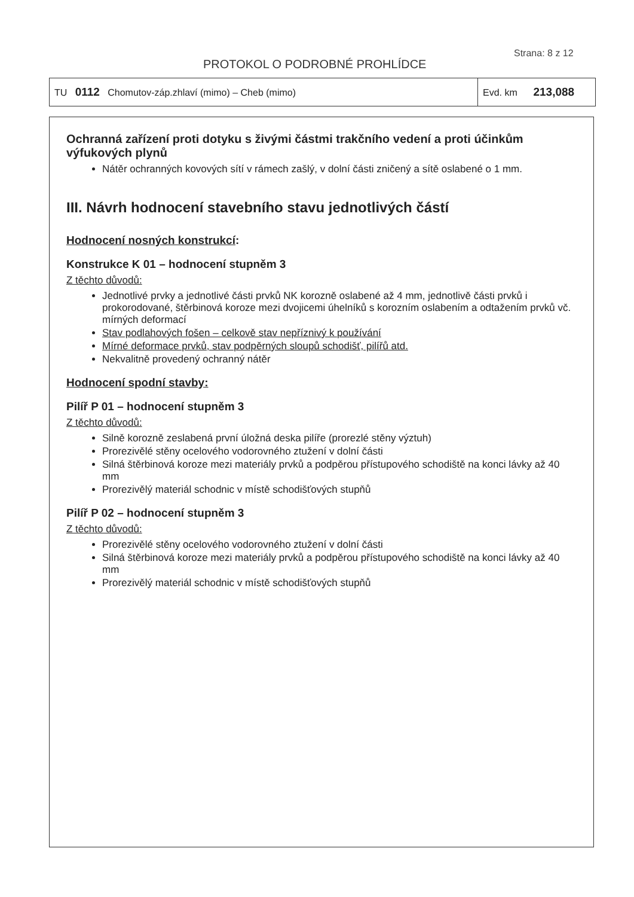Strana: 8 z 12
PROTOKOL O PODROBNÉ PROHLÍDCE
| TU 0112 Chomutov-záp.zhlaví (mimo) – Cheb (mimo) | Evd. km 213,088 |
Ochranná zařízení proti dotyku s živými částmi trakčního vedení a proti účinkům výfukových plynů
Nátěr ochranných kovových sítí v rámech zašlý, v dolní části zničený a sítě oslabené o 1 mm.
III. Návrh hodnocení stavebního stavu jednotlivých částí
Hodnocení nosných konstrukcí:
Konstrukce K 01 – hodnocení stupněm 3
Z těchto důvodů:
Jednotlivé prvky a jednotlivé části prvků NK korozně oslabené až 4 mm, jednotlivě části prvků i prokorodované, štěrbinová koroze mezi dvojicemi úhelníků s korozním oslabením a odtažením prvků vč. mírných deformací
Stav podlahových fošen – celkově stav nepříznivý k používání
Mírné deformace prvků, stav podpěrných sloupů schodišť, pilířů atd.
Nekvalitně provedený ochranný nátěr
Hodnocení spodní stavby:
Pilíř P 01 – hodnocení stupněm 3
Z těchto důvodů:
Silně korozně zeslabená první úložná deska pilíře (prorezlé stěny výztuh)
Prorezivělé stěny ocelového vodorovného ztužení v dolní části
Silná štěrbinová koroze mezi materiály prvků a podpěrou přístupového schodiště na konci lávky až 40 mm
Prorezivělý materiál schodnic v místě schodišťových stupňů
Pilíř P 02 – hodnocení stupněm 3
Z těchto důvodů:
Prorezivělé stěny ocelového vodorovného ztužení v dolní části
Silná štěrbinová koroze mezi materiály prvků a podpěrou přístupového schodiště na konci lávky až 40 mm
Prorezivělý materiál schodnic v místě schodišťových stupňů